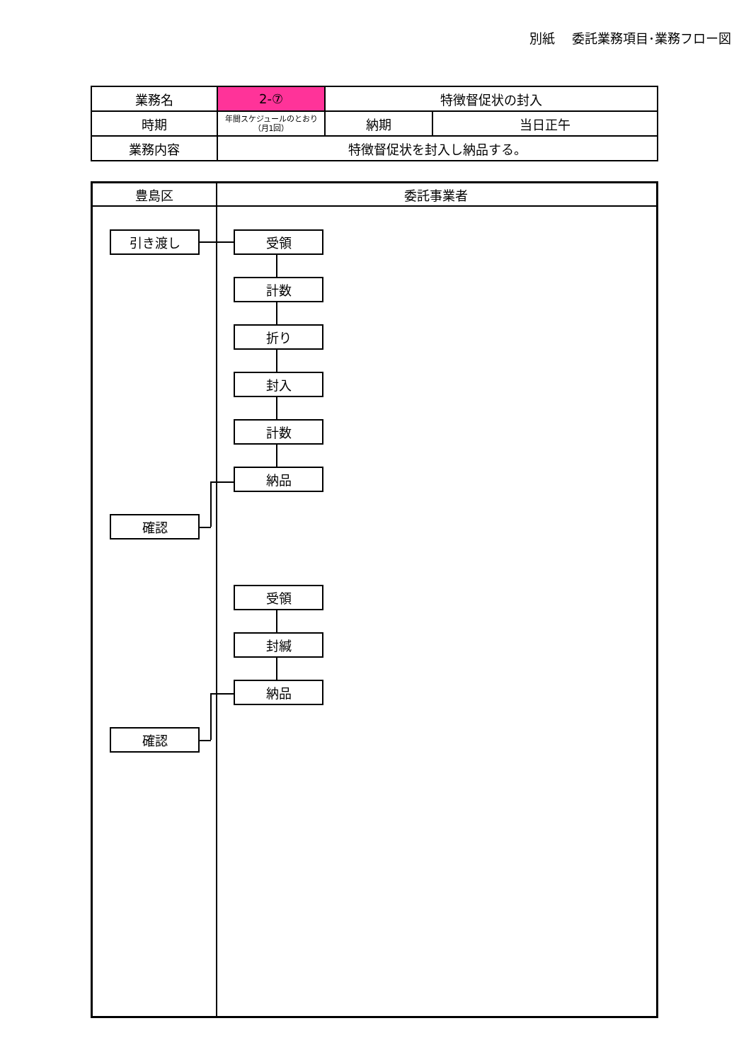別紙　 委託業務項目･業務フロー図
| 業務名 | 2-⑦ | 特徴督促状の封入 | |
| 時期 | 年間スケジュールのとおり （月1回） | 納期 | 当日正午 |
| 業務内容 | 特徴督促状を封入し納品する。 | | |
豊島区 委託事業者
引き渡し 受領
計数
折り
封入
計数
納品
確認
受領
封緘
納品
確認